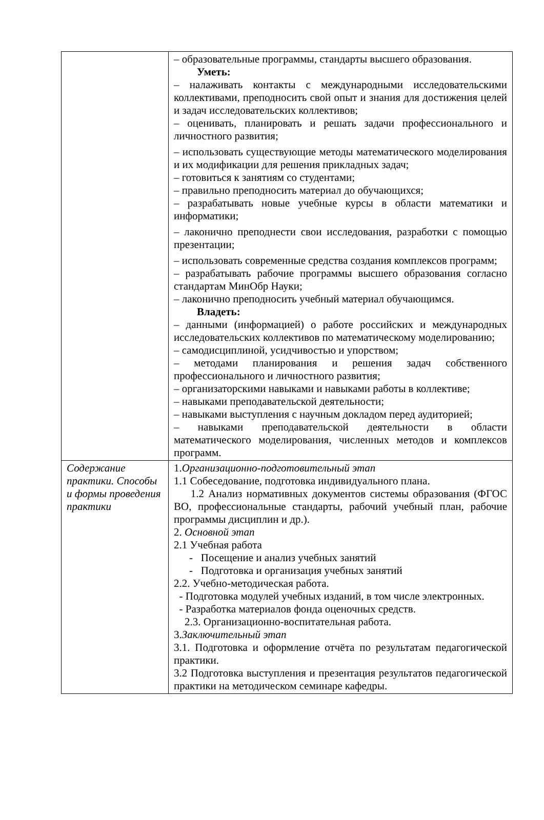| | – образовательные программы, стандарты высшего образования. Уметь: – налаживать контакты с международными исследовательскими коллективами, преподносить свой опыт и знания для достижения целей и задач исследовательских коллективов; – оценивать, планировать и решать задачи профессионального и личностного развития; – использовать существующие методы математического моделирования и их модификации для решения прикладных задач; – готовиться к занятиям со студентами; – правильно преподносить материал до обучающихся; – разрабатывать новые учебные курсы в области математики и информатики; – лаконично преподнести свои исследования, разработки с помощью презентации; – использовать современные средства создания комплексов программ; – разрабатывать рабочие программы высшего образования согласно стандартам МинОбр Науки; – лаконично преподносить учебный материал обучающимся. Владеть: – данными (информацией) о работе российских и международных исследовательских коллективов по математическому моделированию; – самодисциплиной, усидчивостью и упорством; – методами планирования и решения задач собственного профессионального и личностного развития; – организаторскими навыками и навыками работы в коллективе; – навыками преподавательской деятельности; – навыками выступления с научным докладом перед аудиторией; – навыками преподавательской деятельности в области математического моделирования, численных методов и комплексов программ. |
| Содержание практики. Способы и формы проведения практики | 1. Организационно-подготовительный этап 1.1 Собеседование, подготовка индивидуального плана. 1.2 Анализ нормативных документов системы образования (ФГОС ВО, профессиональные стандарты, рабочий учебный план, рабочие программы дисциплин и др.). 2. Основной этап 2.1 Учебная работа - Посещение и анализ учебных занятий - Подготовка и организация учебных занятий 2.2. Учебно-методическая работа. - Подготовка модулей учебных изданий, в том числе электронных. - Разработка материалов фонда оценочных средств. 2.3. Организационно-воспитательная работа. 3. Заключительный этап 3.1. Подготовка и оформление отчёта по результатам педагогической практики. 3.2 Подготовка выступления и презентация результатов педагогической практики на методическом семинаре кафедры. |